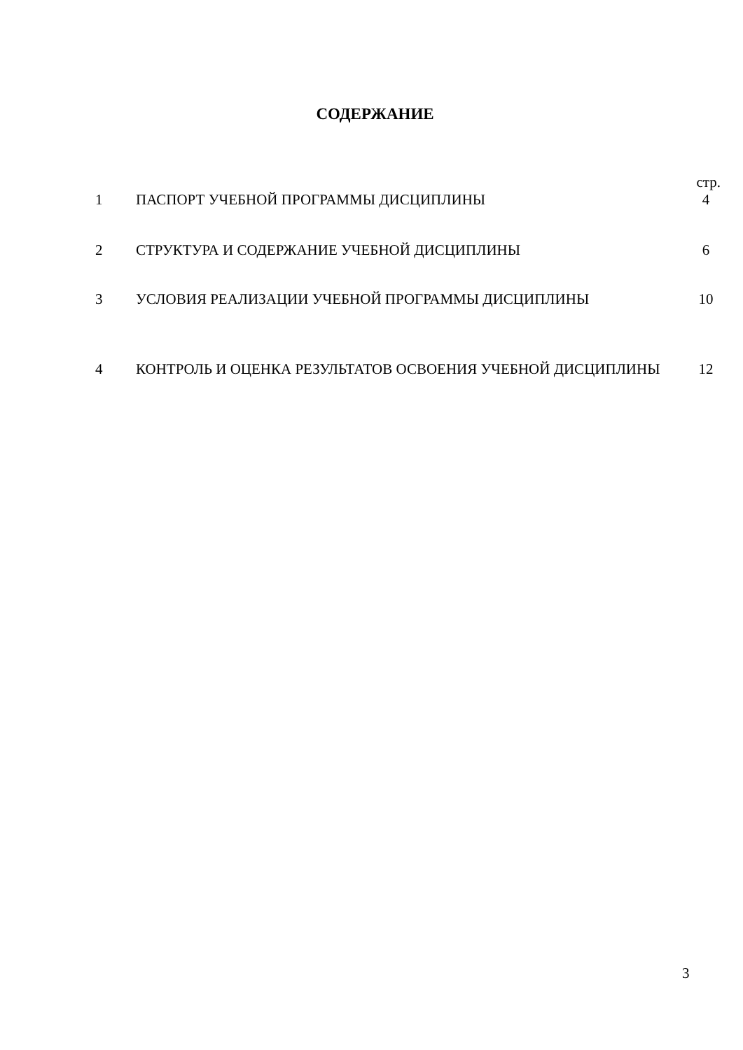СОДЕРЖАНИЕ
стр.
| 1 | ПАСПОРТ УЧЕБНОЙ ПРОГРАММЫ ДИСЦИПЛИНЫ | 4 |
| 2 | СТРУКТУРА И СОДЕРЖАНИЕ УЧЕБНОЙ ДИСЦИПЛИНЫ | 6 |
| 3 | УСЛОВИЯ РЕАЛИЗАЦИИ УЧЕБНОЙ ПРОГРАММЫ ДИСЦИПЛИНЫ | 10 |
| 4 | КОНТРОЛЬ И ОЦЕНКА РЕЗУЛЬТАТОВ ОСВОЕНИЯ УЧЕБНОЙ ДИСЦИПЛИНЫ | 12 |
3